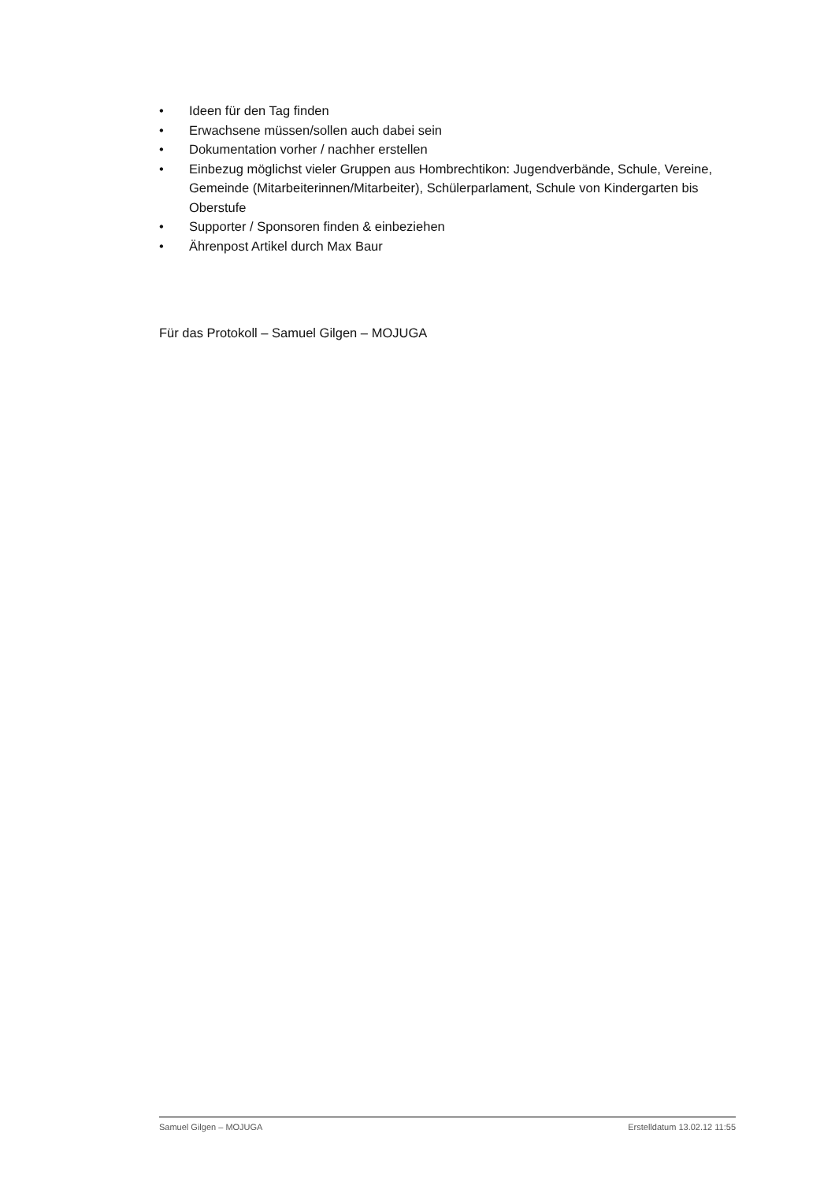• Ideen für den Tag finden
• Erwachsene müssen/sollen auch dabei sein
• Dokumentation vorher / nachher erstellen
• Einbezug möglichst vieler Gruppen aus Hombrechtikon: Jugendverbände, Schule, Vereine, Gemeinde (Mitarbeiterinnen/Mitarbeiter), Schülerparlament, Schule von Kindergarten bis Oberstufe
• Supporter / Sponsoren finden & einbeziehen
• Ährenpost Artikel durch Max Baur
Für das Protokoll – Samuel Gilgen – MOJUGA
Samuel Gilgen – MOJUGA Erstelldatum 13.02.12 11:55